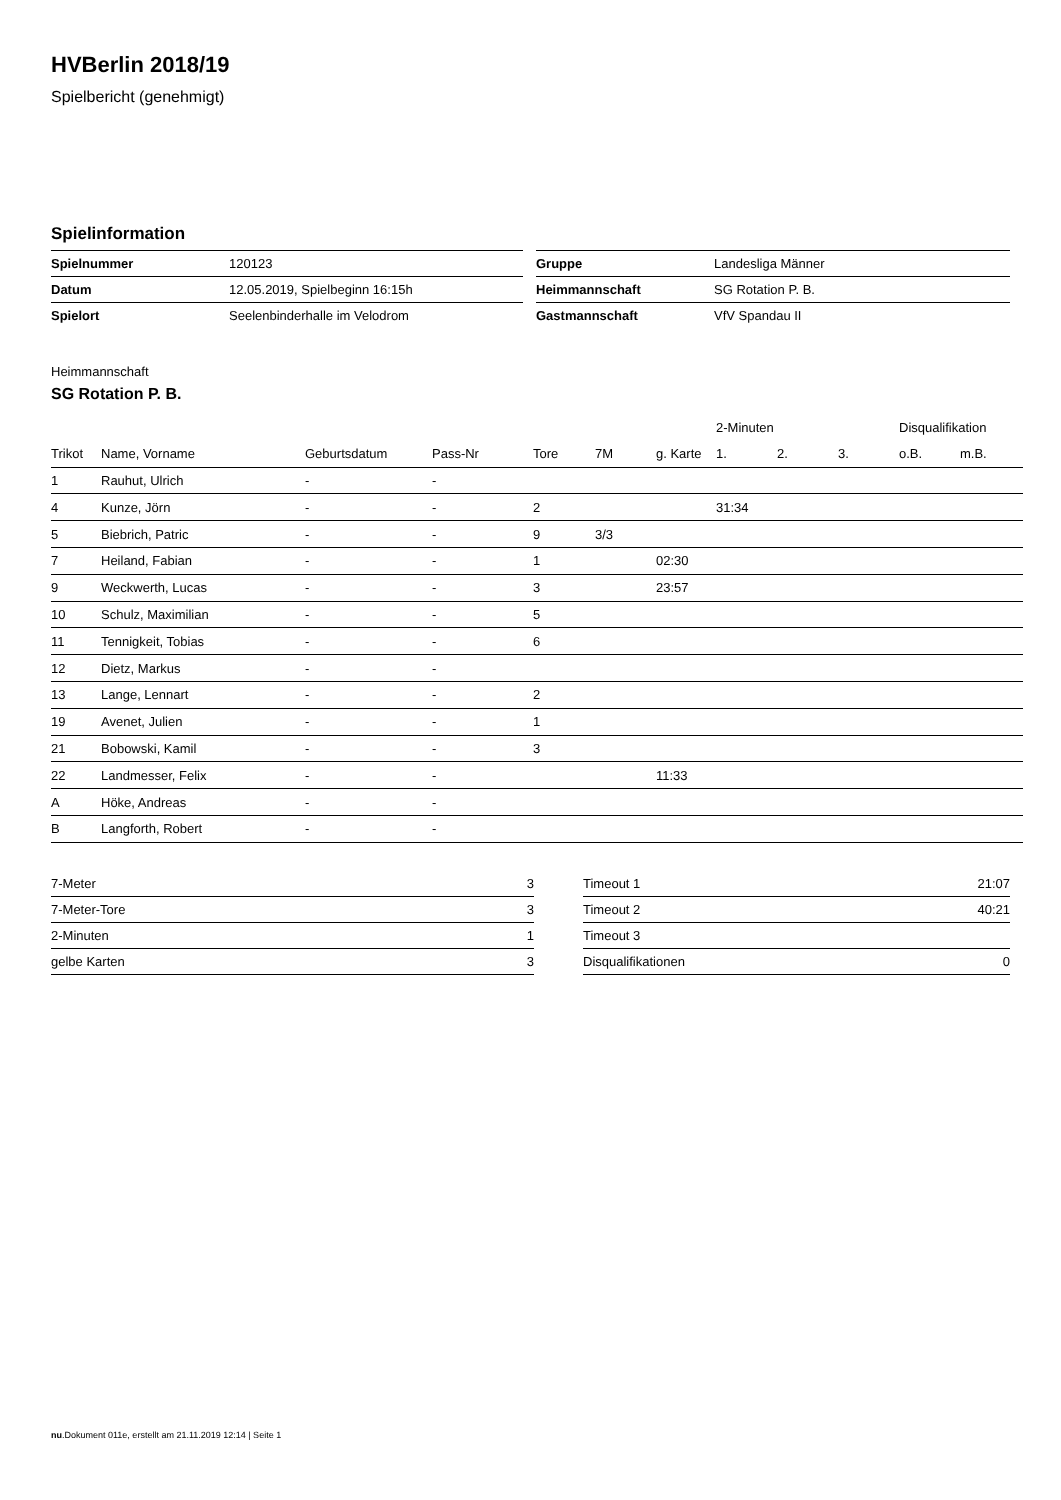HVBerlin 2018/19
Spielbericht (genehmigt)
Spielinformation
| Spielnummer | 120123 |
| Datum | 12.05.2019, Spielbeginn 16:15h |
| Spielort | Seelenbinderhalle im Velodrom |
| Gruppe | Landesliga Männer |
| Heimmannschaft | SG Rotation P. B. |
| Gastmannschaft | VfV Spandau II |
Heimmannschaft
SG Rotation P. B.
| | | | | | | | 2-Minuten | | | Disqualifikation | |
| --- | --- | --- | --- | --- | --- | --- | --- | --- | --- | --- | --- |
| Trikot | Name, Vorname | Geburtsdatum | Pass-Nr | Tore | 7M | g. Karte | 1. | 2. | 3. | o.B. | m.B. |
| 1 | Rauhut, Ulrich | - | - | | | | | | | | |
| 4 | Kunze, Jörn | - | - | 2 | | | 31:34 | | | | |
| 5 | Biebrich, Patric | - | - | 9 | 3/3 | | | | | | |
| 7 | Heiland, Fabian | - | - | 1 | | 02:30 | | | | | |
| 9 | Weckwerth, Lucas | - | - | 3 | | 23:57 | | | | | |
| 10 | Schulz, Maximilian | - | - | 5 | | | | | | | |
| 11 | Tennigkeit, Tobias | - | - | 6 | | | | | | | |
| 12 | Dietz, Markus | - | - | | | | | | | | |
| 13 | Lange, Lennart | - | - | 2 | | | | | | | |
| 19 | Avenet, Julien | - | - | 1 | | | | | | | |
| 21 | Bobowski, Kamil | - | - | 3 | | | | | | | |
| 22 | Landmesser, Felix | - | - | | | 11:33 | | | | | |
| A | Höke, Andreas | - | - | | | | | | | | |
| B | Langforth, Robert | - | - | | | | | | | | |
| 7-Meter | 3 |
| 7-Meter-Tore | 3 |
| 2-Minuten | 1 |
| gelbe Karten | 3 |
| Timeout 1 | 21:07 |
| Timeout 2 | 40:21 |
| Timeout 3 | |
| Disqualifikationen | 0 |
nu.Dokument 011e, erstellt am 21.11.2019 12:14 | Seite 1